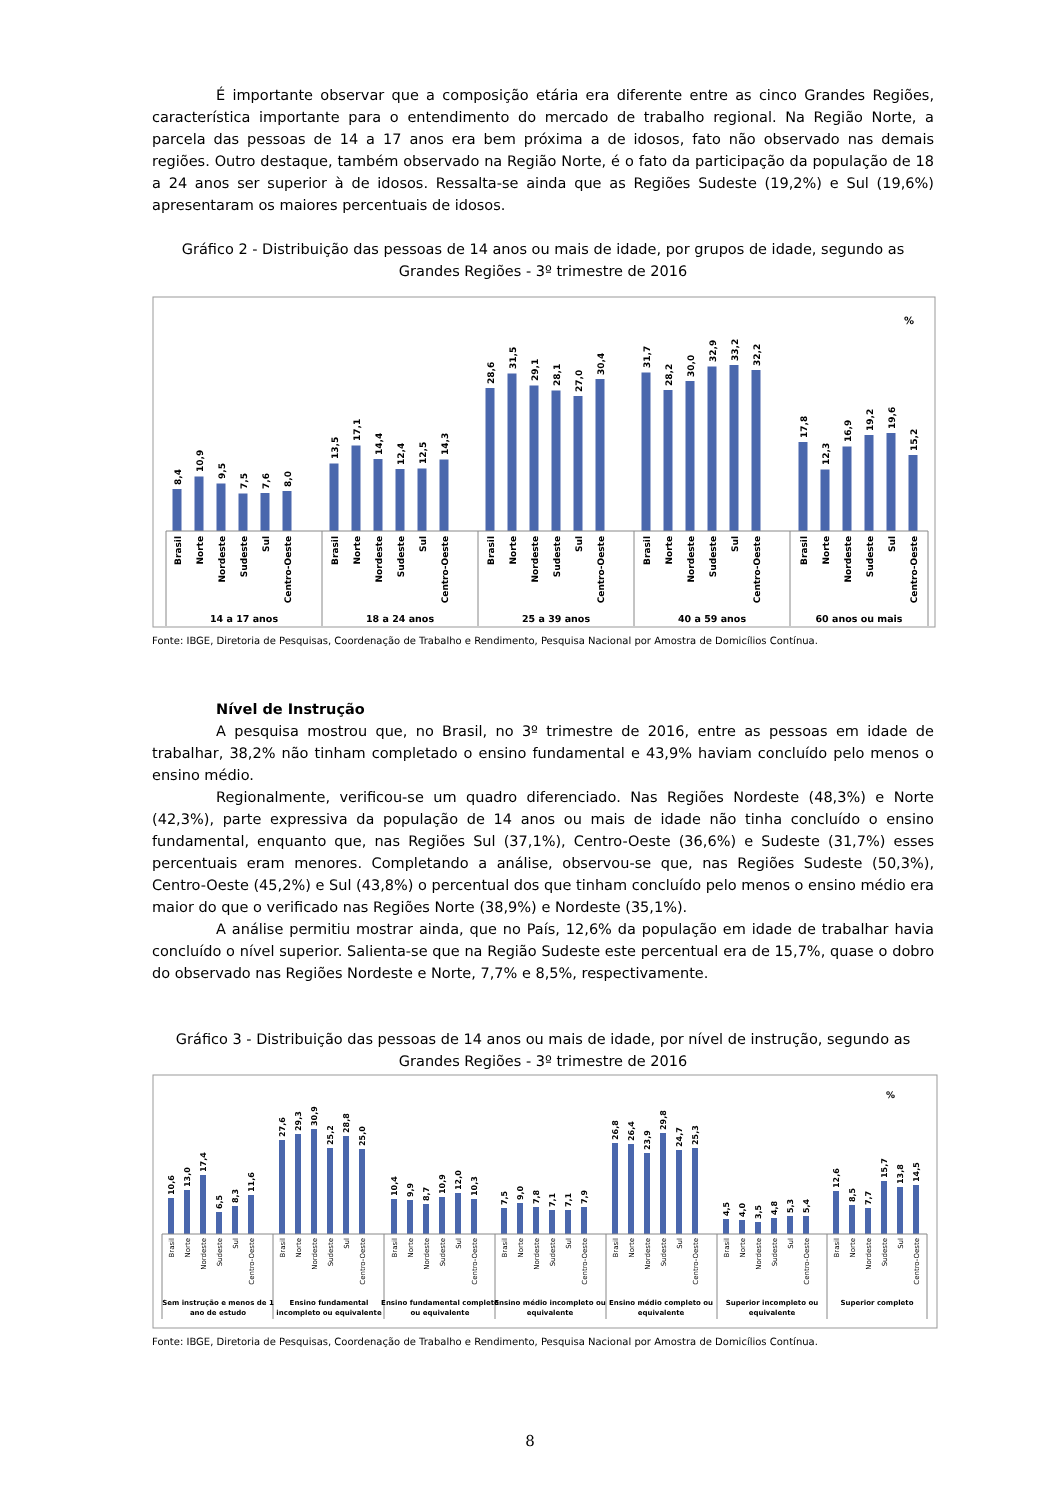É importante observar que a composição etária era diferente entre as cinco Grandes Regiões, característica importante para o entendimento do mercado de trabalho regional. Na Região Norte, a parcela das pessoas de 14 a 17 anos era bem próxima a de idosos, fato não observado nas demais regiões. Outro destaque, também observado na Região Norte, é o fato da participação da população de 18 a 24 anos ser superior à de idosos. Ressalta-se ainda que as Regiões Sudeste (19,2%) e Sul (19,6%) apresentaram os maiores percentuais de idosos.
Gráfico 2 - Distribuição das pessoas de 14 anos ou mais de idade, por grupos de idade, segundo as Grandes Regiões - 3º trimestre de 2016
%
8,4
10,9
9,5
7,5
7,6
8,0
13,5
17,1
14,4
12,4
12,5
14,3
28,6
31,5
29,1
28,1
27,0
30,4
31,7
28,2
30,0
32,9
33,2
32,2
17,8
12,3
16,9
19,2
19,6
15,2
Brasil
Norte
Nordeste
Sudeste
Sul
Centro-Oeste
Brasil
Norte
Nordeste
Sudeste
Sul
Centro-Oeste
Brasil
Norte
Nordeste
Sudeste
Sul
Centro-Oeste
Brasil
Norte
Nordeste
Sudeste
Sul
Centro-Oeste
Brasil
Norte
Nordeste
Sudeste
Sul
Centro-Oeste
14 a 17 anos
18 a 24 anos
25 a 39 anos
40 a 59 anos
60 anos ou mais
Fonte: IBGE, Diretoria de Pesquisas, Coordenação de Trabalho e Rendimento, Pesquisa Nacional por Amostra de Domicílios Contínua.
Nível de Instrução
A pesquisa mostrou que, no Brasil, no 3º trimestre de 2016, entre as pessoas em idade de trabalhar, 38,2% não tinham completado o ensino fundamental e 43,9% haviam concluído pelo menos o ensino médio.
Regionalmente, verificou-se um quadro diferenciado. Nas Regiões Nordeste (48,3%) e Norte (42,3%), parte expressiva da população de 14 anos ou mais de idade não tinha concluído o ensino fundamental, enquanto que, nas Regiões Sul (37,1%), Centro-Oeste (36,6%) e Sudeste (31,7%) esses percentuais eram menores. Completando a análise, observou-se que, nas Regiões Sudeste (50,3%), Centro-Oeste (45,2%) e Sul (43,8%) o percentual dos que tinham concluído pelo menos o ensino médio era maior do que o verificado nas Regiões Norte (38,9%) e Nordeste (35,1%).
A análise permitiu mostrar ainda, que no País, 12,6% da população em idade de trabalhar havia concluído o nível superior. Salienta-se que na Região Sudeste este percentual era de 15,7%, quase o dobro do observado nas Regiões Nordeste e Norte, 7,7% e 8,5%, respectivamente.
Gráfico 3 - Distribuição das pessoas de 14 anos ou mais de idade, por nível de instrução, segundo as Grandes Regiões - 3º trimestre de 2016
%
10,6
13,0
17,4
6,5
8,3
11,6
27,6
29,3
30,9
25,2
28,8
25,0
10,4
9,9
8,7
10,9
12,0
10,3
7,5
9,0
7,8
7,1
7,1
7,9
26,8
26,4
23,9
29,8
24,7
25,3
4,5
4,0
3,5
4,8
5,3
5,4
12,6
8,5
7,7
15,7
13,8
14,5
Brasil
Norte
Nordeste
Sudeste
Sul
Centro-Oeste
Brasil
Norte
Nordeste
Sudeste
Sul
Centro-Oeste
Brasil
Norte
Nordeste
Sudeste
Sul
Centro-Oeste
Brasil
Norte
Nordeste
Sudeste
Sul
Centro-Oeste
Brasil
Norte
Nordeste
Sudeste
Sul
Centro-Oeste
Brasil
Norte
Nordeste
Sudeste
Sul
Centro-Oeste
Brasil
Norte
Nordeste
Sudeste
Sul
Centro-Oeste
Sem instrução e menos de 1
ano de estudo
Ensino fundamental
incompleto ou equivalente
Ensino fundamental completo
ou equivalente
Ensino médio incompleto ou
equivalente
Ensino médio completo ou
equivalente
Superior incompleto ou
equivalente
Superior completo
Fonte: IBGE, Diretoria de Pesquisas, Coordenação de Trabalho e Rendimento, Pesquisa Nacional por Amostra de Domicílios Contínua.
8